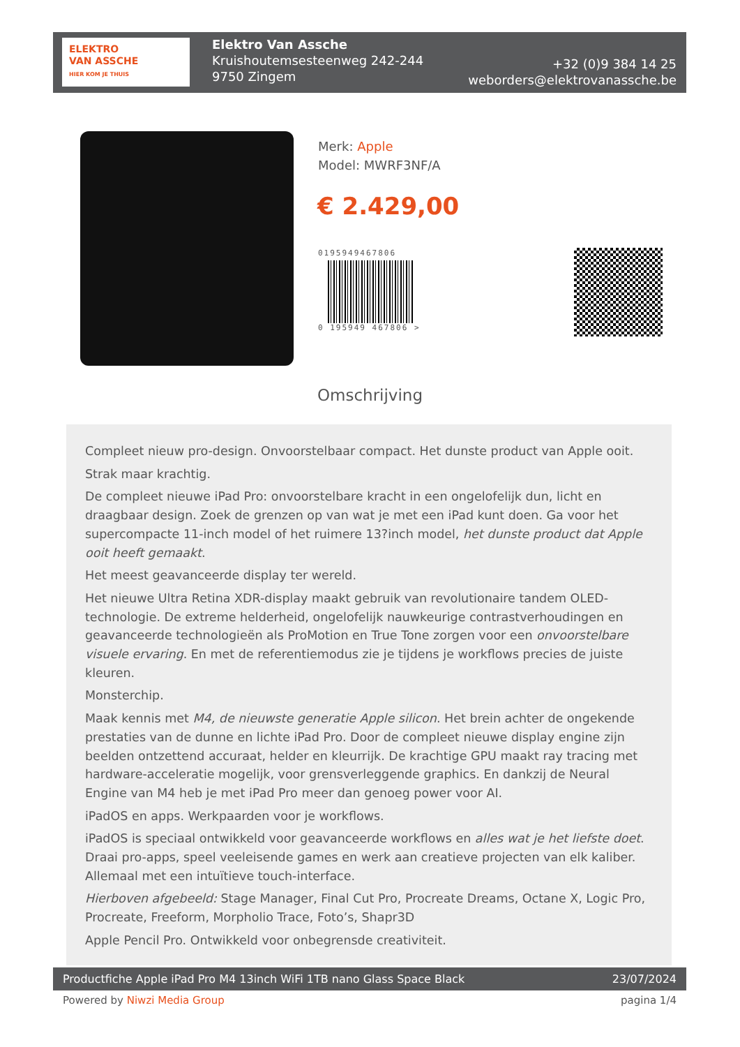ELEKTRO
VAN ASSCHE
HIER KOM JE THUIS
Elektro Van Assche
Kruishoutemsesteenweg 242-244
9750 Zingem
+32 (0)9 384 14 25
weborders@elektrovanassche.be
Merk: Apple
Model: MWRF3NF/A
€ 2.429,00
0195949467806
0 195949 467806 >
Omschrijving
Compleet nieuw pro-design. Onvoorstelbaar compact. Het dunste product van Apple ooit.
Strak maar krachtig.
De compleet nieuwe iPad Pro: onvoorstelbare kracht in een ongelofelijk dun, licht en draagbaar design. Zoek de grenzen op van wat je met een iPad kunt doen. Ga voor het supercompacte 11-inch model of het ruimere 13?inch model, het dunste product dat Apple ooit heeft gemaakt.
Het meest geavanceerde display ter wereld.
Het nieuwe Ultra Retina XDR-display maakt gebruik van revolutionaire tandem OLED-technologie. De extreme helderheid, ongelofelijk nauwkeurige contrastverhoudingen en geavanceerde technologieën als ProMotion en True Tone zorgen voor een onvoorstelbare visuele ervaring. En met de referentiemodus zie je tijdens je workflows precies de juiste kleuren.
Monsterchip.
Maak kennis met M4, de nieuwste generatie Apple silicon. Het brein achter de ongekende prestaties van de dunne en lichte iPad Pro. Door de compleet nieuwe display engine zijn beelden ontzettend accuraat, helder en kleurrijk. De krachtige GPU maakt ray tracing met hardware-acceleratie mogelijk, voor grensverleggende graphics. En dankzij de Neural Engine van M4 heb je met iPad Pro meer dan genoeg power voor AI.
iPadOS en apps. Werkpaarden voor je workflows.
iPadOS is speciaal ontwikkeld voor geavanceerde workflows en alles wat je het liefste doet. Draai pro-apps, speel veeleisende games en werk aan creatieve projecten van elk kaliber. Allemaal met een intuïtieve touch-interface.
Hierboven afgebeeld: Stage Manager, Final Cut Pro, Procreate Dreams, Octane X, Logic Pro, Procreate, Freeform, Morpholio Trace, Foto’s, Shapr3D
Apple Pencil Pro. Ontwikkeld voor onbegrensde creativiteit.
Productfiche Apple iPad Pro M4 13inch WiFi 1TB nano Glass Space Black 23/07/2024
Powered by Niwzi Media Group pagina 1/4